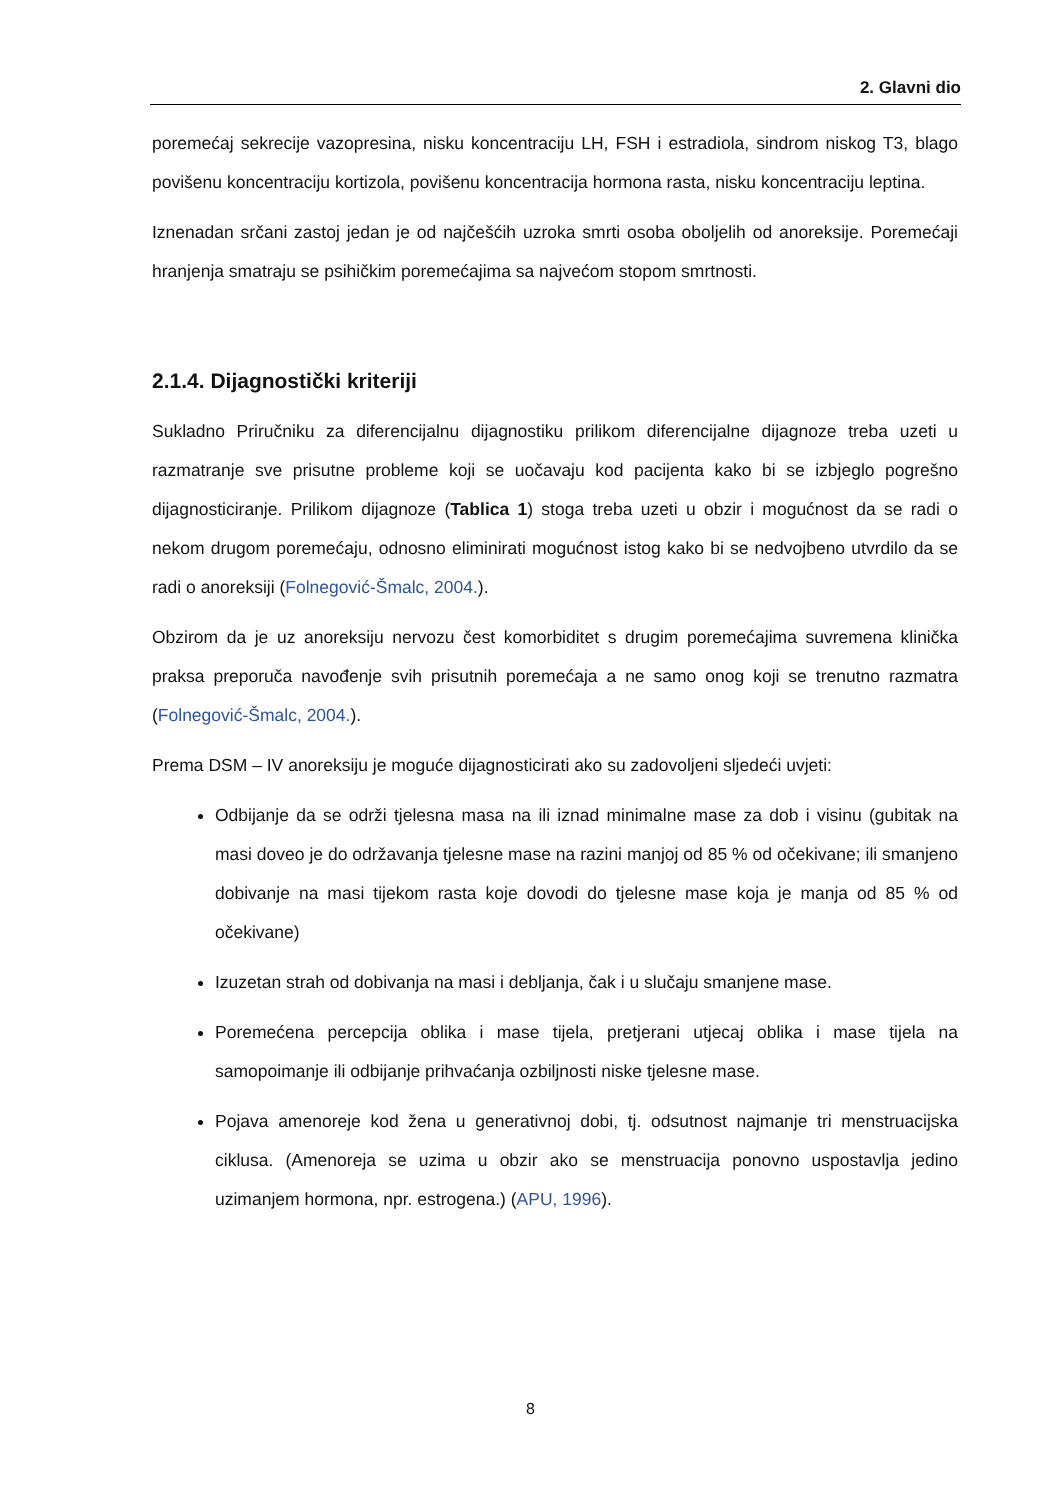2. Glavni dio
poremećaj sekrecije vazopresina, nisku koncentraciju LH, FSH i estradiola, sindrom niskog T3, blago povišenu koncentraciju kortizola, povišenu koncentracija hormona rasta, nisku koncentraciju leptina.
Iznenadan srčani zastoj jedan je od najčešćih uzroka smrti osoba oboljelih od anoreksije. Poremećaji hranjenja smatraju se psihičkim poremećajima sa najvećom stopom smrtnosti.
2.1.4. Dijagnostički kriteriji
Sukladno Priručniku za diferencijalnu dijagnostiku prilikom diferencijalne dijagnoze treba uzeti u razmatranje sve prisutne probleme koji se uočavaju kod pacijenta kako bi se izbjeglo pogrešno dijagnosticiranje. Prilikom dijagnoze (Tablica 1) stoga treba uzeti u obzir i mogućnost da se radi o nekom drugom poremećaju, odnosno eliminirati mogućnost istog kako bi se nedvojbeno utvrdilo da se radi o anoreksiji (Folnegović-Šmalc, 2004.).
Obzirom da je uz anoreksiju nervozu čest komorbiditet s drugim poremećajima suvremena klinička praksa preporuča navođenje svih prisutnih poremećaja a ne samo onog koji se trenutno razmatra (Folnegović-Šmalc, 2004.).
Prema DSM – IV anoreksiju je moguće dijagnosticirati ako su zadovoljeni sljedeći uvjeti:
Odbijanje da se održi tjelesna masa na ili iznad minimalne mase za dob i visinu (gubitak na masi doveo je do održavanja tjelesne mase na razini manjoj od 85 % od očekivane; ili smanjeno dobivanje na masi tijekom rasta koje dovodi do tjelesne mase koja je manja od 85 % od očekivane)
Izuzetan strah od dobivanja na masi i debljanja, čak i u slučaju smanjene mase.
Poremećena percepcija oblika i mase tijela, pretjerani utjecaj oblika i mase tijela na samopoimanje ili odbijanje prihvaćanja ozbiljnosti niske tjelesne mase.
Pojava amenoreje kod žena u generativnoj dobi, tj. odsutnost najmanje tri menstruacijska ciklusa. (Amenoreja se uzima u obzir ako se menstruacija ponovno uspostavlja jedino uzimanjem hormona, npr. estrogena.) (APU, 1996).
8